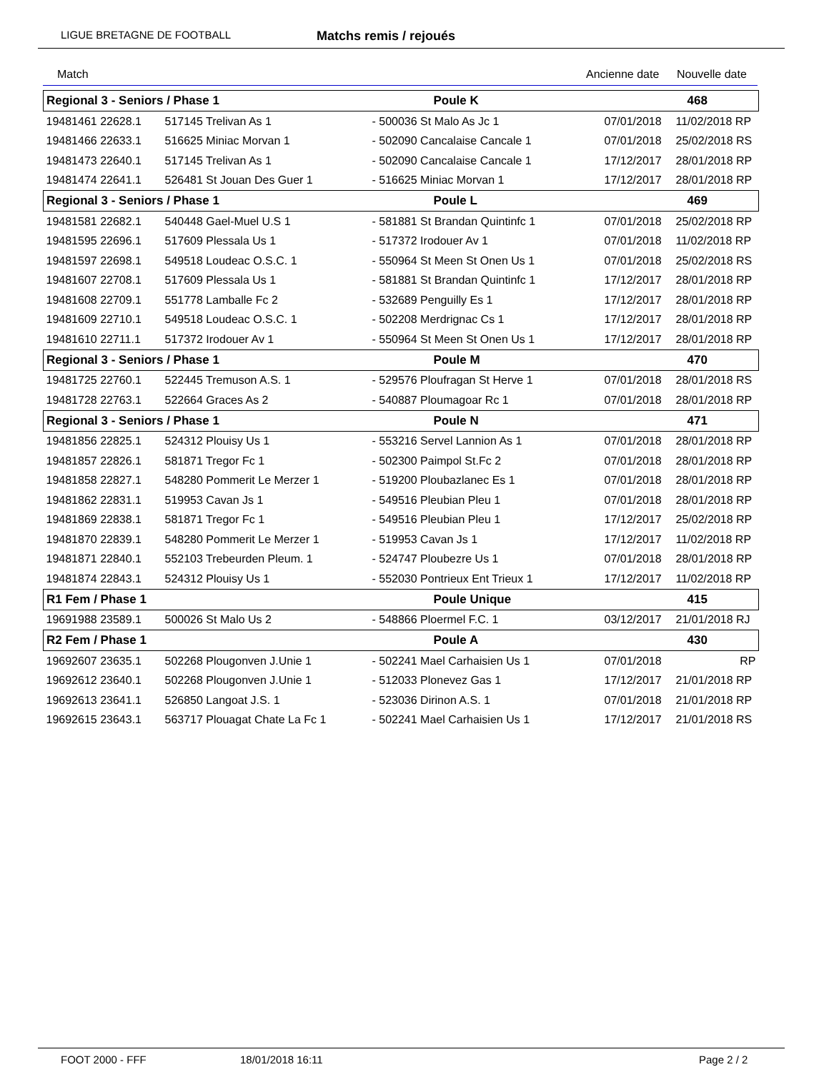LIGUE BRETAGNE DE FOOTBALL Matchs remis / rejoués
Match Ancienne date Nouvelle date
| Regional 3 - Seniors / Phase 1 | | Poule K | | 468 |
| 19481461 22628.1 | 517145 Trelivan As 1 | - 500036 St Malo As Jc 1 | 07/01/2018 | 11/02/2018 RP |
| 19481466 22633.1 | 516625 Miniac Morvan 1 | - 502090 Cancalaise Cancale 1 | 07/01/2018 | 25/02/2018 RS |
| 19481473 22640.1 | 517145 Trelivan As 1 | - 502090 Cancalaise Cancale 1 | 17/12/2017 | 28/01/2018 RP |
| 19481474 22641.1 | 526481 St Jouan Des Guer 1 | - 516625 Miniac Morvan 1 | 17/12/2017 | 28/01/2018 RP |
| Regional 3 - Seniors / Phase 1 | | Poule L | | 469 |
| 19481581 22682.1 | 540448 Gael-Muel U.S 1 | - 581881 St Brandan Quintinfc 1 | 07/01/2018 | 25/02/2018 RP |
| 19481595 22696.1 | 517609 Plessala Us 1 | - 517372 Irodouer Av 1 | 07/01/2018 | 11/02/2018 RP |
| 19481597 22698.1 | 549518 Loudeac O.S.C. 1 | - 550964 St Meen St Onen Us 1 | 07/01/2018 | 25/02/2018 RS |
| 19481607 22708.1 | 517609 Plessala Us 1 | - 581881 St Brandan Quintinfc 1 | 17/12/2017 | 28/01/2018 RP |
| 19481608 22709.1 | 551778 Lamballe Fc 2 | - 532689 Penguilly Es 1 | 17/12/2017 | 28/01/2018 RP |
| 19481609 22710.1 | 549518 Loudeac O.S.C. 1 | - 502208 Merdrignac Cs 1 | 17/12/2017 | 28/01/2018 RP |
| 19481610 22711.1 | 517372 Irodouer Av 1 | - 550964 St Meen St Onen Us 1 | 17/12/2017 | 28/01/2018 RP |
| Regional 3 - Seniors / Phase 1 | | Poule M | | 470 |
| 19481725 22760.1 | 522445 Tremuson A.S. 1 | - 529576 Ploufragan St Herve 1 | 07/01/2018 | 28/01/2018 RS |
| 19481728 22763.1 | 522664 Graces As 2 | - 540887 Ploumagoar Rc 1 | 07/01/2018 | 28/01/2018 RP |
| Regional 3 - Seniors / Phase 1 | | Poule N | | 471 |
| 19481856 22825.1 | 524312 Plouisy Us 1 | - 553216 Servel Lannion As 1 | 07/01/2018 | 28/01/2018 RP |
| 19481857 22826.1 | 581871 Tregor Fc 1 | - 502300 Paimpol St.Fc 2 | 07/01/2018 | 28/01/2018 RP |
| 19481858 22827.1 | 548280 Pommerit Le Merzer 1 | - 519200 Ploubazlanec Es 1 | 07/01/2018 | 28/01/2018 RP |
| 19481862 22831.1 | 519953 Cavan Js 1 | - 549516 Pleubian Pleu 1 | 07/01/2018 | 28/01/2018 RP |
| 19481869 22838.1 | 581871 Tregor Fc 1 | - 549516 Pleubian Pleu 1 | 17/12/2017 | 25/02/2018 RP |
| 19481870 22839.1 | 548280 Pommerit Le Merzer 1 | - 519953 Cavan Js 1 | 17/12/2017 | 11/02/2018 RP |
| 19481871 22840.1 | 552103 Trebeurden Pleum. 1 | - 524747 Ploubezre Us 1 | 07/01/2018 | 28/01/2018 RP |
| 19481874 22843.1 | 524312 Plouisy Us 1 | - 552030 Pontrieux Ent Trieux 1 | 17/12/2017 | 11/02/2018 RP |
| R1 Fem / Phase 1 | | Poule Unique | | 415 |
| 19691988 23589.1 | 500026 St Malo Us 2 | - 548866 Ploermel F.C. 1 | 03/12/2017 | 21/01/2018 RJ |
| R2 Fem / Phase 1 | | Poule A | | 430 |
| 19692607 23635.1 | 502268 Plougonven J.Unie 1 | - 502241 Mael Carhaisien Us 1 | 07/01/2018 | RP |
| 19692612 23640.1 | 502268 Plougonven J.Unie 1 | - 512033 Plonevez Gas 1 | 17/12/2017 | 21/01/2018 RP |
| 19692613 23641.1 | 526850 Langoat J.S. 1 | - 523036 Dirinon A.S. 1 | 07/01/2018 | 21/01/2018 RP |
| 19692615 23643.1 | 563717 Plouagat Chate La Fc 1 | - 502241 Mael Carhaisien Us 1 | 17/12/2017 | 21/01/2018 RS |
FOOT 2000 - FFF 18/01/2018 16:11 Page 2 / 2